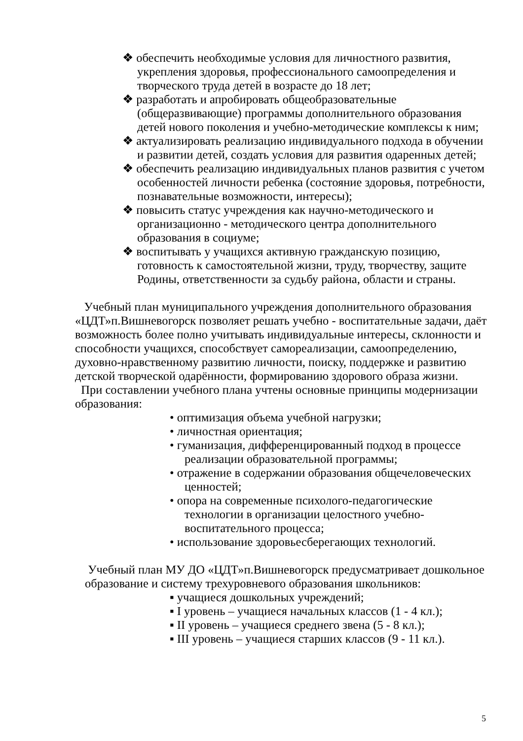❖ обеспечить необходимые условия для личностного развития, укрепления здоровья, профессионального самоопределения и творческого труда детей в возрасте до 18 лет;
❖ разработать и апробировать общеобразовательные (общеразвивающие) программы дополнительного образования детей нового поколения и учебно-методические комплексы к ним;
❖ актуализировать реализацию индивидуального подхода в обучении и развитии детей, создать условия для развития одаренных детей;
❖ обеспечить реализацию индивидуальных планов развития с учетом особенностей личности ребенка (состояние здоровья, потребности, познавательные возможности, интересы);
❖ повысить статус учреждения как научно-методического и организационно - методического центра дополнительного образования в социуме;
❖ воспитывать у учащихся активную гражданскую позицию, готовность к самостоятельной жизни, труду, творчеству, защите Родины, ответственности за судьбу района, области и страны.
Учебный план муниципального учреждения дополнительного образования «ЦДТ»п.Вишневогорск позволяет решать учебно - воспитательные задачи, даёт возможность более полно учитывать индивидуальные интересы, склонности и способности учащихся, способствует самореализации, самоопределению, духовно-нравственному развитию личности, поиску, поддержке и развитию детской творческой одарённости, формированию здорового образа жизни.
При составлении учебного плана учтены основные принципы модернизации образования:
• оптимизация объема учебной нагрузки;
• личностная ориентация;
• гуманизация, дифференцированный подход в процессе реализации образовательной программы;
• отражение в содержании образования общечеловеческих ценностей;
• опора на современные психолого-педагогические технологии в организации целостного учебно-воспитательного процесса;
• использование здоровьесберегающих технологий.
Учебный план МУ ДО «ЦДТ»п.Вишневогорск предусматривает дошкольное образование и систему трехуровневого образования школьников:
▪ учащиеся дошкольных учреждений;
▪ I уровень – учащиеся начальных классов (1 - 4 кл.);
▪ II уровень – учащиеся среднего звена (5 - 8 кл.);
▪ III уровень – учащиеся старших классов (9 - 11 кл.).
5